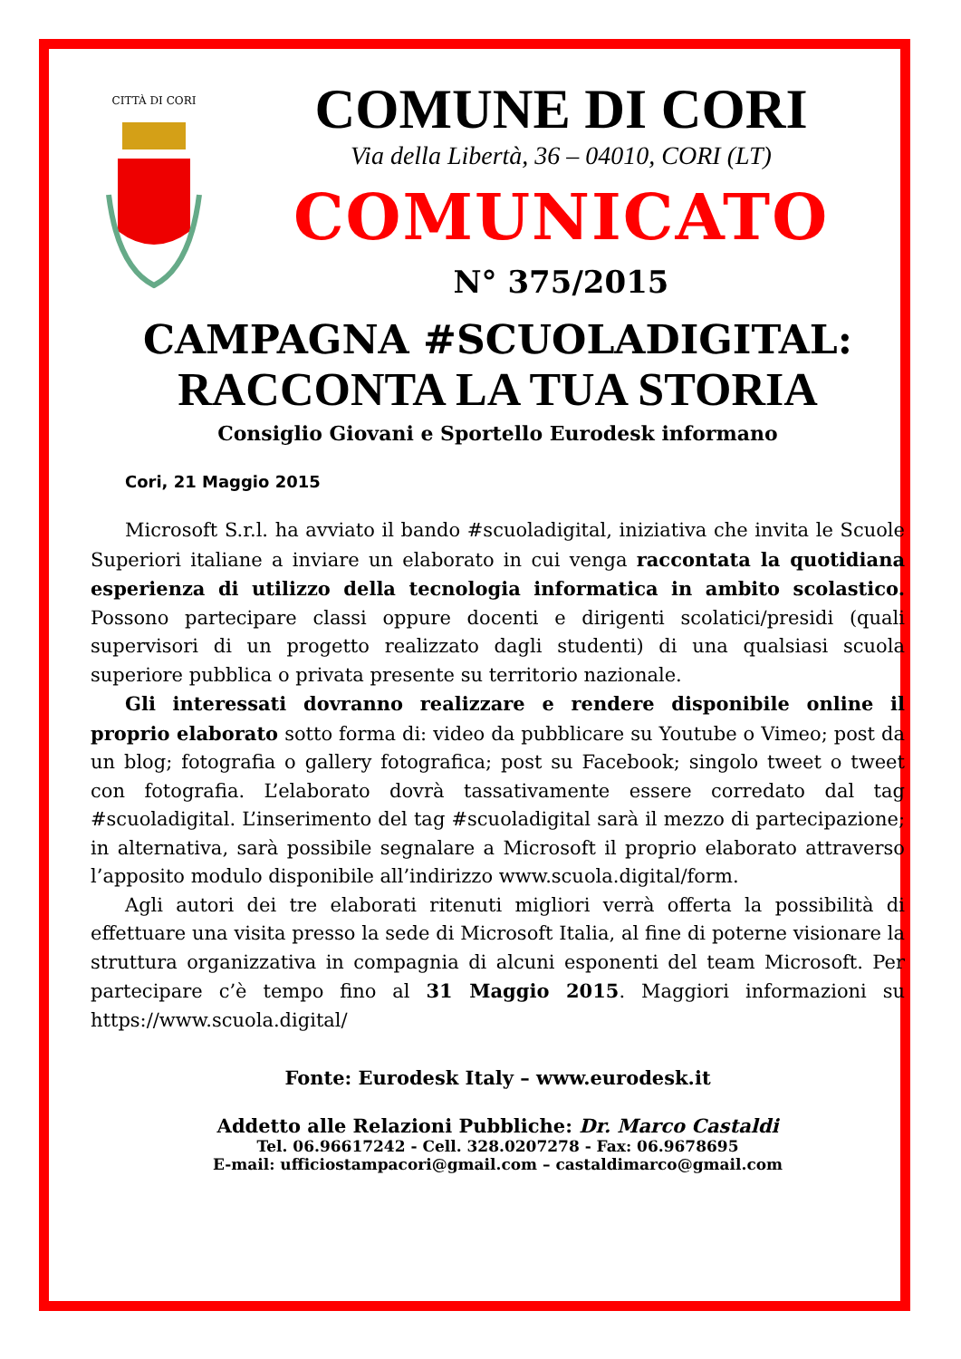CITTÀ DI CORI
COMUNE DI CORI
Via della Libertà, 36 – 04010, CORI (LT)
COMUNICATO
N° 375/2015
CAMPAGNA #SCUOLADIGITAL:
RACCONTA LA TUA STORIA
Consiglio Giovani e Sportello Eurodesk informano
Cori, 21 Maggio 2015
Microsoft S.r.l. ha avviato il bando #scuoladigital, iniziativa che invita le Scuole Superiori italiane a inviare un elaborato in cui venga raccontata la quotidiana esperienza di utilizzo della tecnologia informatica in ambito scolastico. Possono partecipare classi oppure docenti e dirigenti scolatici/presidi (quali supervisori di un progetto realizzato dagli studenti) di una qualsiasi scuola superiore pubblica o privata presente su territorio nazionale.
Gli interessati dovranno realizzare e rendere disponibile online il proprio elaborato sotto forma di: video da pubblicare su Youtube o Vimeo; post da un blog; fotografia o gallery fotografica; post su Facebook; singolo tweet o tweet con fotografia. L’elaborato dovrà tassativamente essere corredato dal tag #scuoladigital. L’inserimento del tag #scuoladigital sarà il mezzo di partecipazione; in alternativa, sarà possibile segnalare a Microsoft il proprio elaborato attraverso l’apposito modulo disponibile all’indirizzo www.scuola.digital/form.
Agli autori dei tre elaborati ritenuti migliori verrà offerta la possibilità di effettuare una visita presso la sede di Microsoft Italia, al fine di poterne visionare la struttura organizzativa in compagnia di alcuni esponenti del team Microsoft. Per partecipare c’è tempo fino al 31 Maggio 2015. Maggiori informazioni su https://www.scuola.digital/
Fonte: Eurodesk Italy – www.eurodesk.it
Addetto alle Relazioni Pubbliche: Dr. Marco Castaldi
Tel. 06.96617242 - Cell. 328.0207278 - Fax: 06.9678695
E-mail: ufficiostampacori@gmail.com – castaldimarco@gmail.com